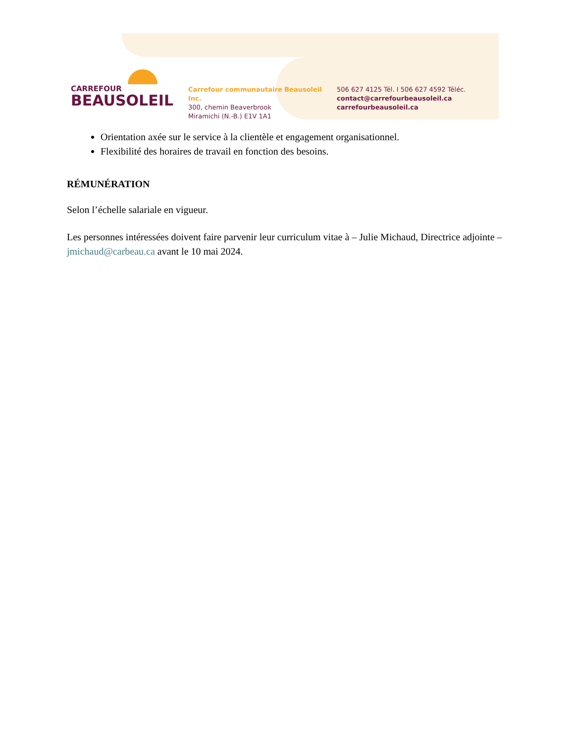CARREFOUR
BEAUSOLEIL
Carrefour communautaire Beausoleil Inc.
300, chemin Beaverbrook
Miramichi (N.-B.) E1V 1A1
506 627 4125 Tél. I 506 627 4592 Téléc.
contact@carrefourbeausoleil.ca
carrefourbeausoleil.ca
Orientation axée sur le service à la clientèle et engagement organisationnel.
Flexibilité des horaires de travail en fonction des besoins.
RÉMUNÉRATION
Selon l’échelle salariale en vigueur.
Les personnes intéressées doivent faire parvenir leur curriculum vitae à – Julie Michaud, Directrice adjointe – jmichaud@carbeau.ca avant le 10 mai 2024.